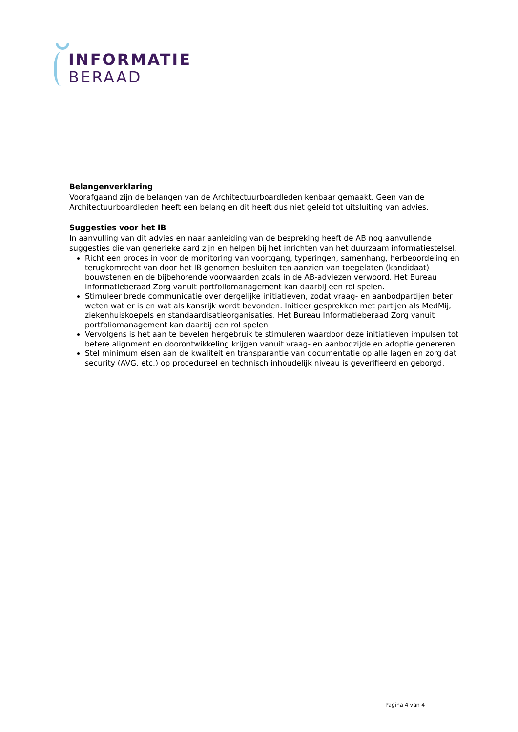INFORMATIE
BERAAD
Belangenverklaring
Voorafgaand zijn de belangen van de Architectuurboardleden kenbaar gemaakt. Geen van de Architectuurboardleden heeft een belang en dit heeft dus niet geleid tot uitsluiting van advies.
Suggesties voor het IB
In aanvulling van dit advies en naar aanleiding van de bespreking heeft de AB nog aanvullende suggesties die van generieke aard zijn en helpen bij het inrichten van het duurzaam informatiestelsel.
Richt een proces in voor de monitoring van voortgang, typeringen, samenhang, herbeoordeling en terugkomrecht van door het IB genomen besluiten ten aanzien van toegelaten (kandidaat) bouwstenen en de bijbehorende voorwaarden zoals in de AB-adviezen verwoord. Het Bureau Informatieberaad Zorg vanuit portfoliomanagement kan daarbij een rol spelen.
Stimuleer brede communicatie over dergelijke initiatieven, zodat vraag- en aanbodpartijen beter weten wat er is en wat als kansrijk wordt bevonden. Initieer gesprekken met partijen als MedMij, ziekenhuiskoepels en standaardisatieorganisaties. Het Bureau Informatieberaad Zorg vanuit portfoliomanagement kan daarbij een rol spelen.
Vervolgens is het aan te bevelen hergebruik te stimuleren waardoor deze initiatieven impulsen tot betere alignment en doorontwikkeling krijgen vanuit vraag- en aanbodzijde en adoptie genereren.
Stel minimum eisen aan de kwaliteit en transparantie van documentatie op alle lagen en zorg dat security (AVG, etc.) op procedureel en technisch inhoudelijk niveau is geverifieerd en geborgd.
Pagina 4 van 4